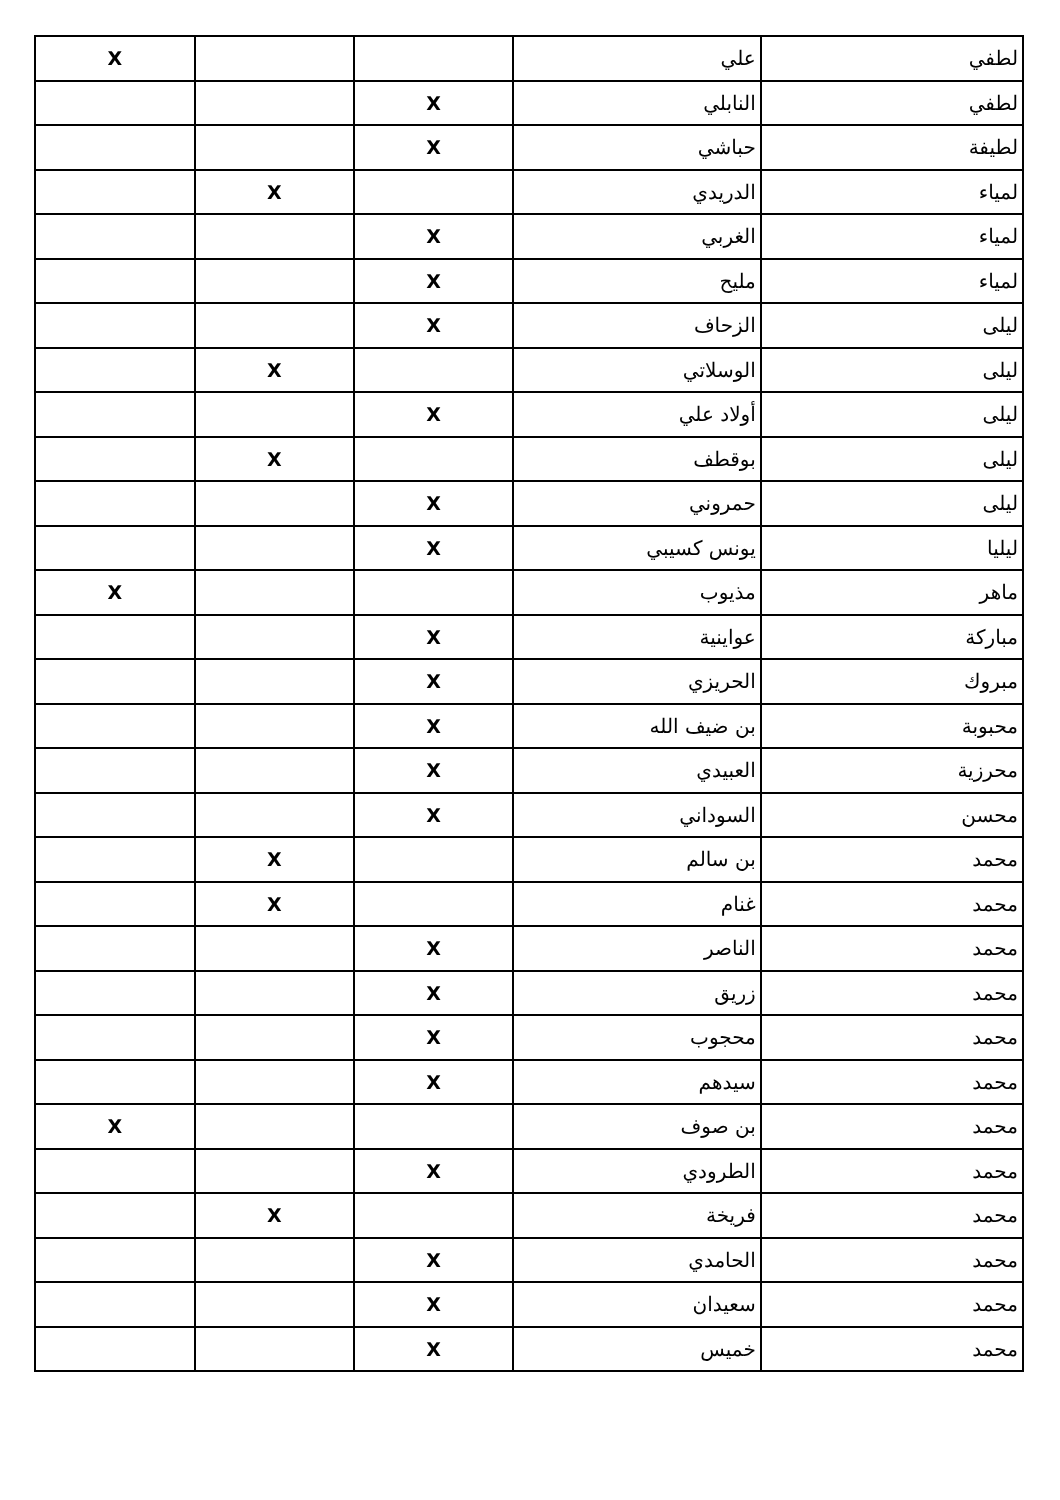| لطفي | علي | | | X |
| لطفي | النابلي | X | | |
| لطيفة | حباشي | X | | |
| لمياء | الدريدي | | X | |
| لمياء | الغربي | X | | |
| لمياء | مليح | X | | |
| ليلى | الزحاف | X | | |
| ليلى | الوسلاتي | | X | |
| ليلى | أولاد علي | X | | |
| ليلى | بوقطف | | X | |
| ليلى | حمروني | X | | |
| ليليا | يونس كسيبي | X | | |
| ماهر | مذيوب | | | X |
| مباركة | عواينية | X | | |
| مبروك | الحريزي | X | | |
| محبوبة | بن ضيف الله | X | | |
| محرزية | العبيدي | X | | |
| محسن | السوداني | X | | |
| محمد | بن سالم | | X | |
| محمد | غنام | | X | |
| محمد | الناصر | X | | |
| محمد | زريق | X | | |
| محمد | محجوب | X | | |
| محمد | سيدهم | X | | |
| محمد | بن صوف | | | X |
| محمد | الطرودي | X | | |
| محمد | فريخة | | X | |
| محمد | الحامدي | X | | |
| محمد | سعيدان | X | | |
| محمد | خميس | X | | |